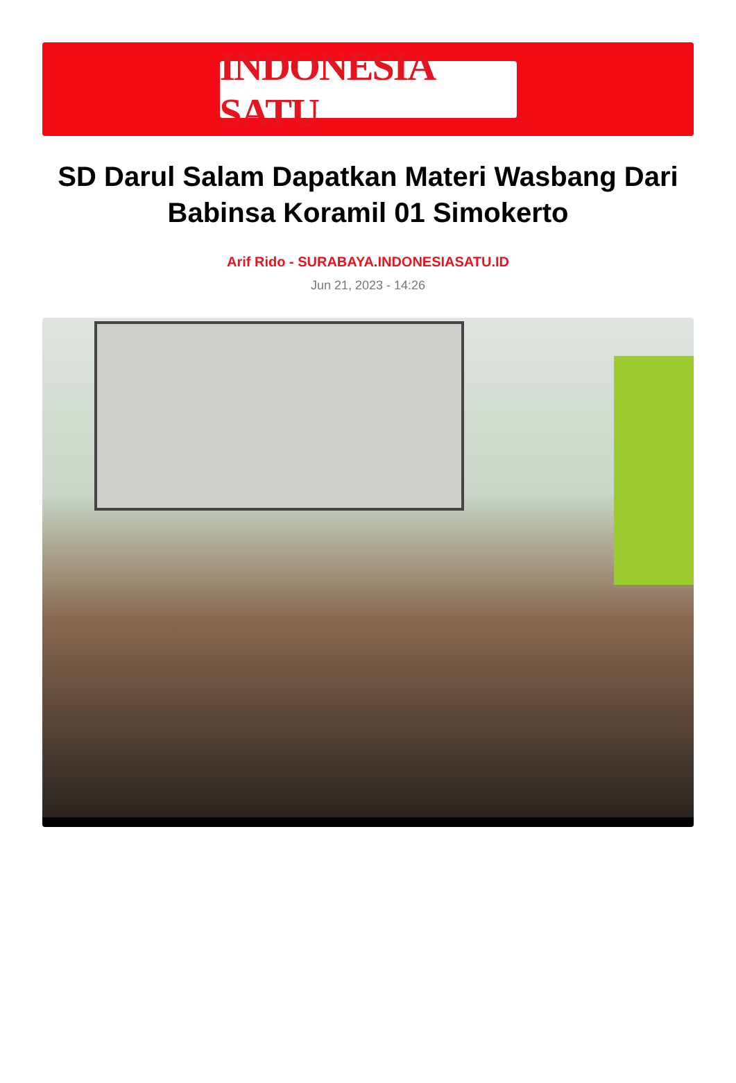INDONESIA SATU
SD Darul Salam Dapatkan Materi Wasbang Dari Babinsa Koramil 01 Simokerto
Arif Rido - SURABAYA.INDONESIASATU.ID
Jun 21, 2023 - 14:26